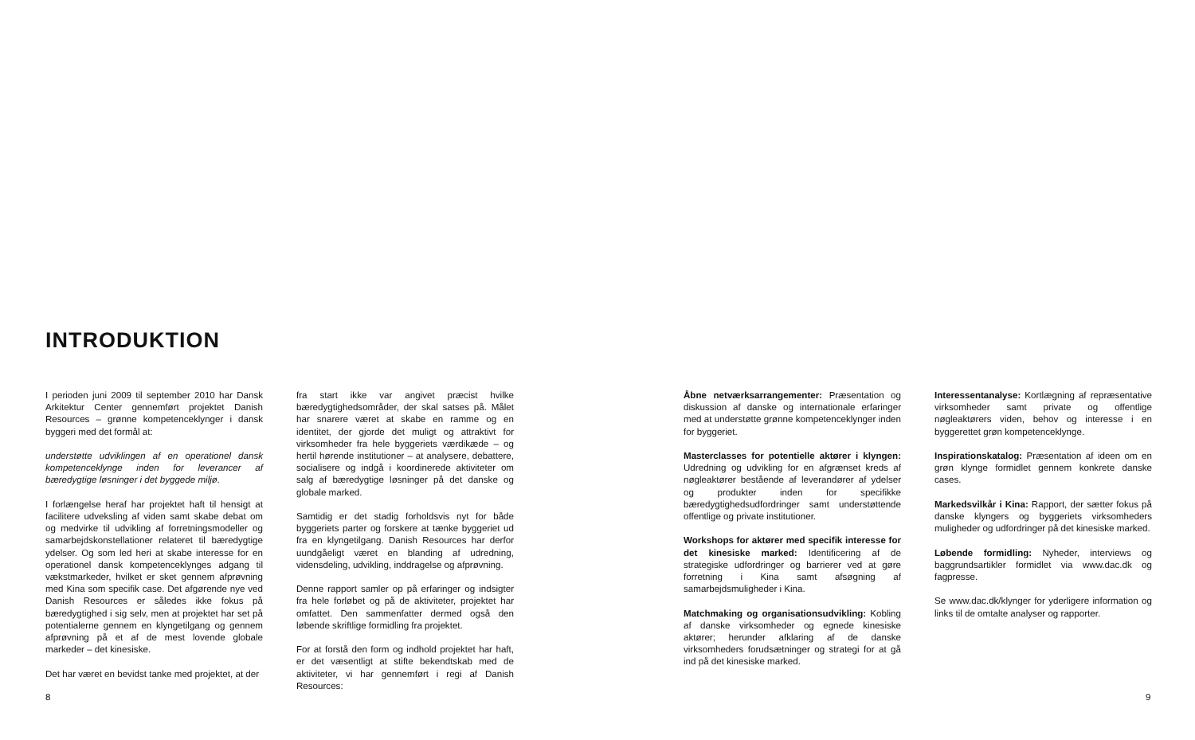INTRODUKTION
I perioden juni 2009 til september 2010 har Dansk Arkitektur Center gennemført projektet Danish Resources – grønne kompetenceklynger i dansk byggeri med det formål at:
understøtte udviklingen af en operationel dansk kompetenceklynge inden for leverancer af bæredygtige løsninger i det byggede miljø.
I forlængelse heraf har projektet haft til hensigt at facilitere udveksling af viden samt skabe debat om og medvirke til udvikling af forretningsmodeller og samarbejdskonstellationer relateret til bæredygtige ydelser. Og som led heri at skabe interesse for en operationel dansk kompetenceklynges adgang til vækstmarkeder, hvilket er sket gennem afprøvning med Kina som specifik case. Det afgørende nye ved Danish Resources er således ikke fokus på bæredygtighed i sig selv, men at projektet har set på potentialerne gennem en klyngetilgang og gennem afprøvning på et af de mest lovende globale markeder – det kinesiske.
Det har været en bevidst tanke med projektet, at der
fra start ikke var angivet præcist hvilke bæredygtighedsområder, der skal satses på. Målet har snarere været at skabe en ramme og en identitet, der gjorde det muligt og attraktivt for virksomheder fra hele byggeriets værdikæde – og hertil hørende institutioner – at analysere, debattere, socialisere og indgå i koordinerede aktiviteter om salg af bæredygtige løsninger på det danske og globale marked.
Samtidig er det stadig forholdsvis nyt for både byggeriets parter og forskere at tænke byggeriet ud fra en klyngetilgang. Danish Resources har derfor uundgåeligt været en blanding af udredning, vidensdeling, udvikling, inddragelse og afprøvning.
Denne rapport samler op på erfaringer og indsigter fra hele forløbet og på de aktiviteter, projektet har omfattet. Den sammenfatter dermed også den løbende skriftlige formidling fra projektet.
For at forstå den form og indhold projektet har haft, er det væsentligt at stifte bekendtskab med de aktiviteter, vi har gennemført i regi af Danish Resources:
Åbne netværksarrangementer: Præsentation og diskussion af danske og internationale erfaringer med at understøtte grønne kompetenceklynger inden for byggeriet.
Masterclasses for potentielle aktører i klyngen: Udredning og udvikling for en afgrænset kreds af nøgleaktører bestående af leverandører af ydelser og produkter inden for specifikke bæredygtighedsudfordringer samt understøttende offentlige og private institutioner.
Workshops for aktører med specifik interesse for det kinesiske marked: Identificering af de strategiske udfordringer og barrierer ved at gøre forretning i Kina samt afsøgning af samarbejdsmuligheder i Kina.
Matchmaking og organisationsudvikling: Kobling af danske virksomheder og egnede kinesiske aktører; herunder afklaring af de danske virksomheders forudsætninger og strategi for at gå ind på det kinesiske marked.
Interessentanalyse: Kortlægning af repræsentative virksomheder samt private og offentlige nøgleaktørers viden, behov og interesse i en byggerettet grøn kompetenceklynge.
Inspirationskatalog: Præsentation af ideen om en grøn klynge formidlet gennem konkrete danske cases.
Markedsvilkår i Kina: Rapport, der sætter fokus på danske klyngers og byggeriets virksomheders muligheder og udfordringer på det kinesiske marked.
Løbende formidling: Nyheder, interviews og baggrundsartikler formidlet via www.dac.dk og fagpresse.
Se www.dac.dk/klynger for yderligere information og links til de omtalte analyser og rapporter.
8 9